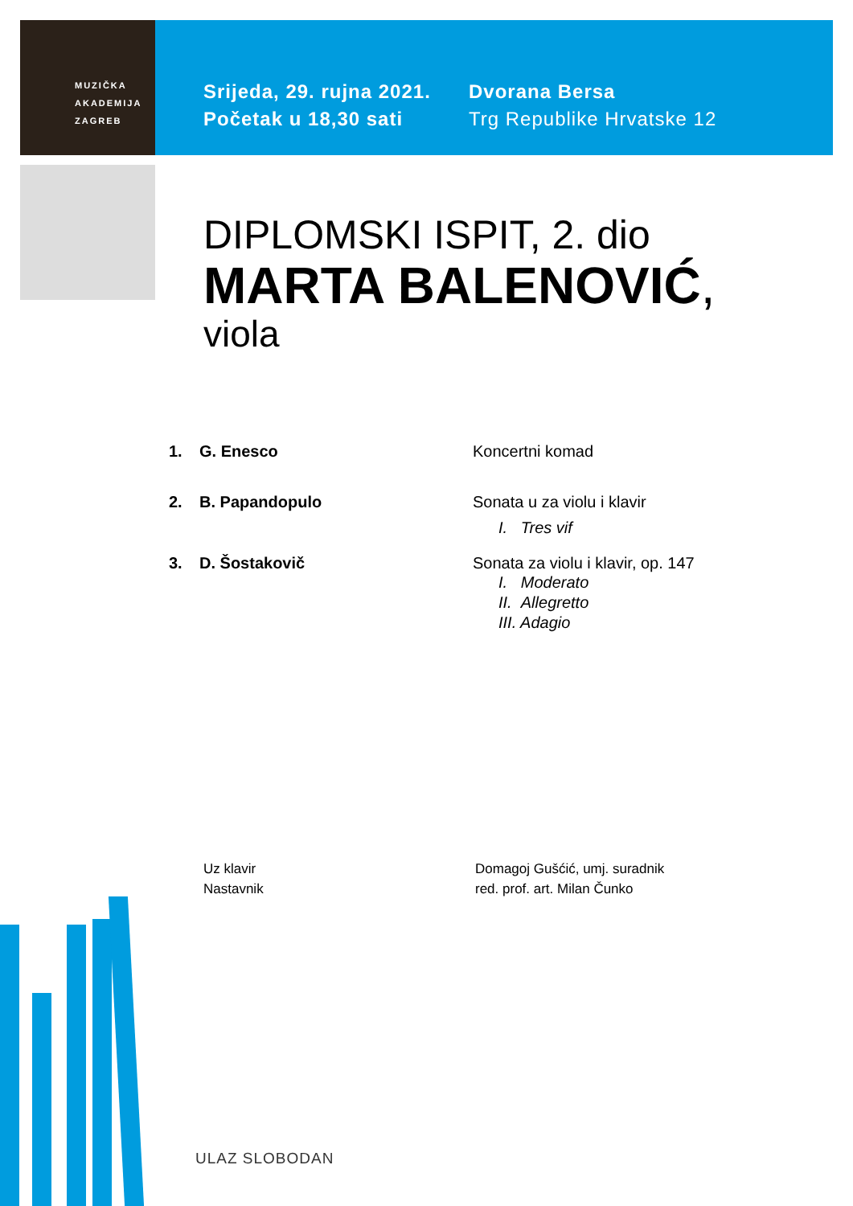MUZIČKA
AKADEMIJA
ZAGREB
Srijeda, 29. rujna 2021.
Početak u 18,30 sati
Dvorana Bersa
Trg Republike Hrvatske 12
DIPLOMSKI ISPIT, 2. dio
MARTA BALENOVIĆ,
viola
1. G. Enesco Koncertni komad
2. B. Papandopulo Sonata u za violu i klavir
I. Tres vif
3. D. Šostakovič Sonata za violu i klavir, op. 147
I. Moderato
II. Allegretto
III. Adagio
Uz klavir
Nastavnik
Domagoj Gušćić, umj. suradnik
red. prof. art. Milan Čunko
ULAZ SLOBODAN